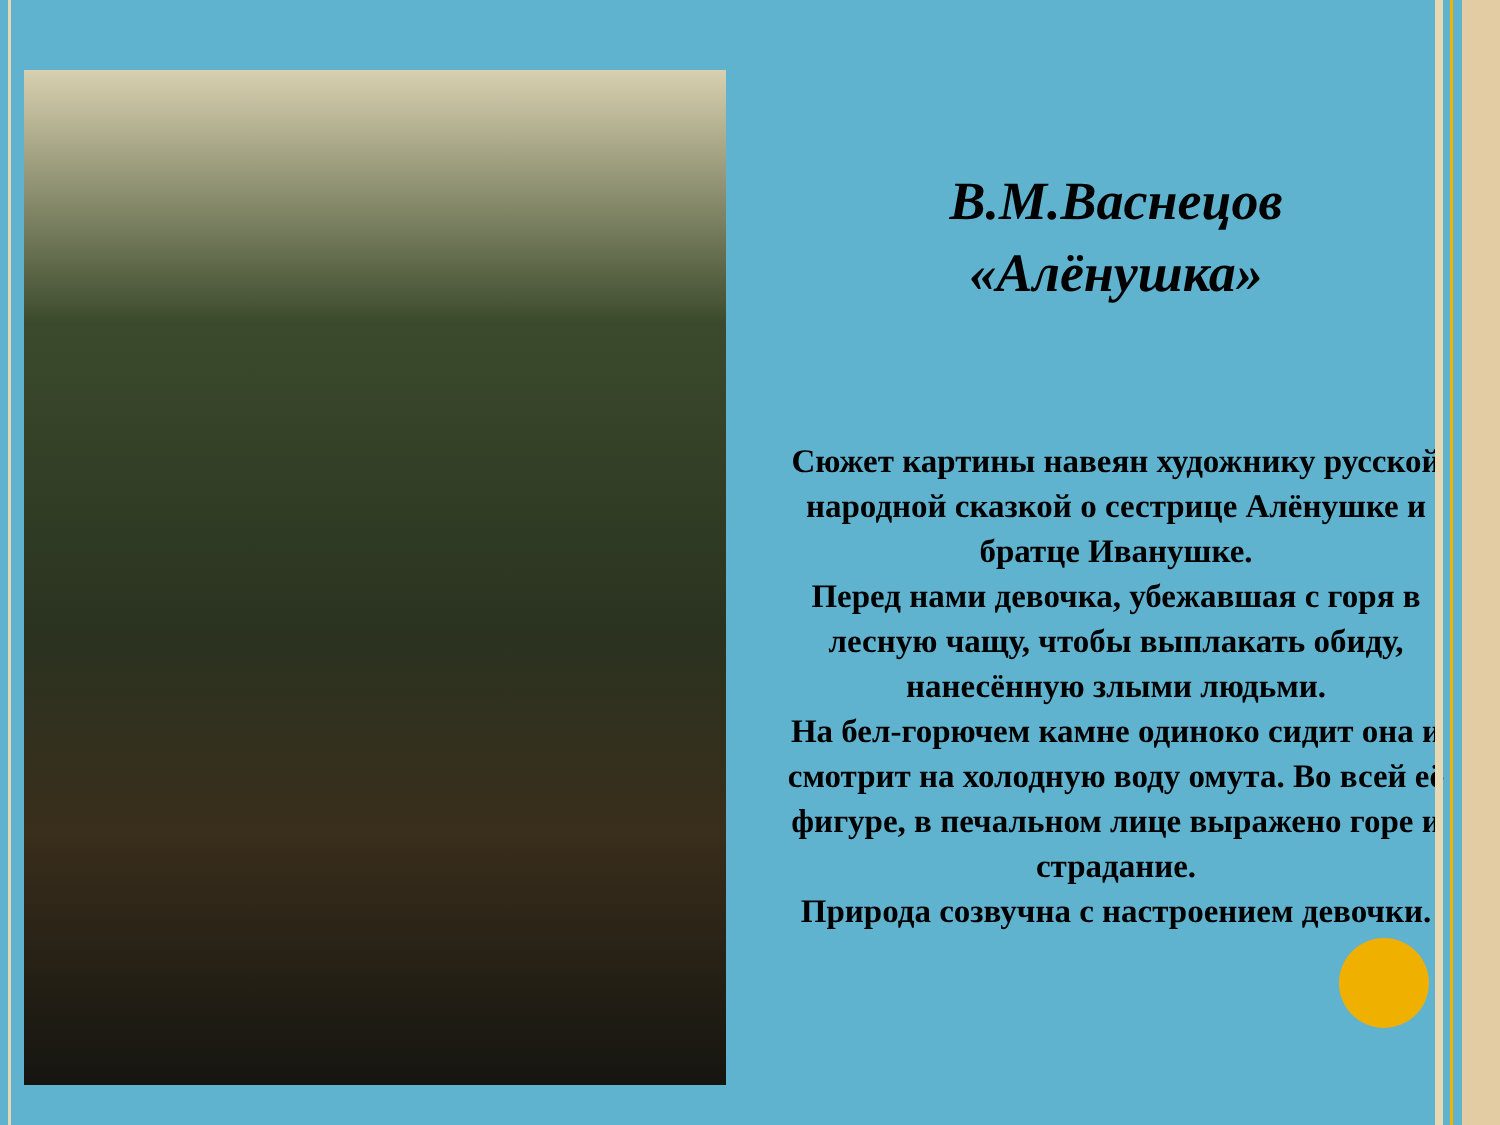В.М.Васнецов
«Алёнушка»
Сюжет картины навеян художнику русской народной сказкой о сестрице Алёнушке и братце Иванушке.
Перед нами девочка, убежавшая с горя в лесную чащу, чтобы выплакать обиду, нанесённую злыми людьми.
На бел-горючем камне одиноко сидит она и смотрит на холодную воду омута. Во всей её фигуре, в печальном лице выражено горе и страдание.
Природа созвучна с настроением девочки.